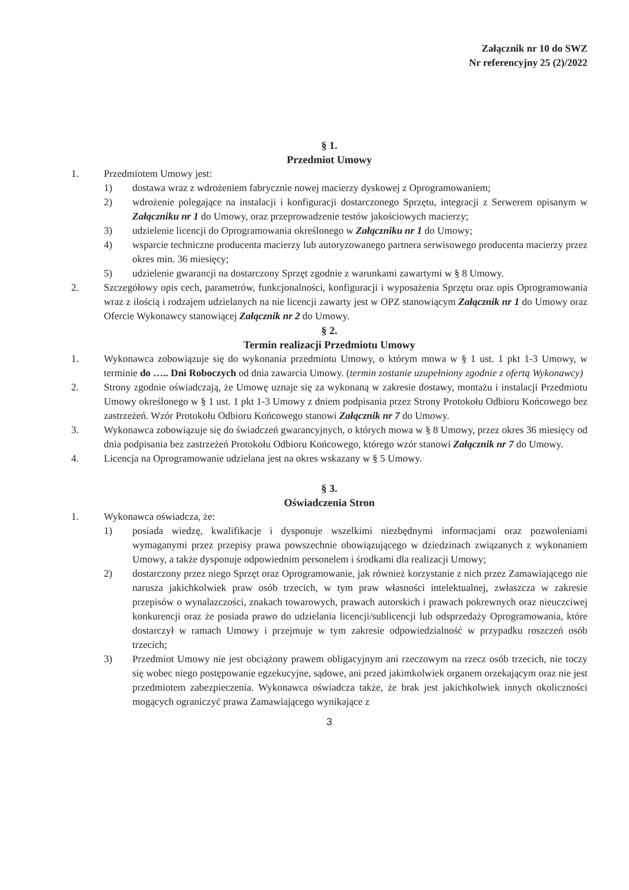Załącznik nr 10 do SWZ
Nr referencyjny 25 (2)/2022
§ 1.
Przedmiot Umowy
1. Przedmiotem Umowy jest:
1) dostawa wraz z wdrożeniem fabrycznie nowej macierzy dyskowej z Oprogramowaniem;
2) wdrożenie polegające na instalacji i konfiguracji dostarczonego Sprzętu, integracji z Serwerem opisanym w Załączniku nr 1 do Umowy, oraz przeprowadzenie testów jakościowych macierzy;
3) udzielenie licencji do Oprogramowania określonego w Załączniku nr 1 do Umowy;
4) wsparcie techniczne producenta macierzy lub autoryzowanego partnera serwisowego producenta macierzy przez okres min. 36 miesięcy;
5) udzielenie gwarancji na dostarczony Sprzęt zgodnie z warunkami zawartymi w § 8 Umowy.
2. Szczegółowy opis cech, parametrów, funkcjonalności, konfiguracji i wyposażenia Sprzętu oraz opis Oprogramowania wraz z ilością i rodzajem udzielanych na nie licencji zawarty jest w OPZ stanowiącym Załącznik nr 1 do Umowy oraz Ofercie Wykonawcy stanowiącej Załącznik nr 2 do Umowy.
§ 2.
Termin realizacji Przedmiotu Umowy
1. Wykonawca zobowiązuje się do wykonania przedmiotu Umowy, o którym mowa w § 1 ust. 1 pkt 1-3 Umowy, w terminie do ….. Dni Roboczych od dnia zawarcia Umowy. (termin zostanie uzupełniony zgodnie z ofertą Wykonawcy)
2. Strony zgodnie oświadczają, że Umowę uznaje się za wykonaną w zakresie dostawy, montażu i instalacji Przedmiotu Umowy określonego w § 1 ust. 1 pkt 1-3 Umowy z dniem podpisania przez Strony Protokołu Odbioru Końcowego bez zastrzeżeń. Wzór Protokołu Odbioru Końcowego stanowi Załącznik nr 7 do Umowy.
3. Wykonawca zobowiązuje się do świadczeń gwarancyjnych, o których mowa w § 8 Umowy, przez okres 36 miesięcy od dnia podpisania bez zastrzeżeń Protokołu Odbioru Końcowego, którego wzór stanowi Załącznik nr 7 do Umowy.
4. Licencja na Oprogramowanie udzielana jest na okres wskazany w § 5 Umowy.
§ 3.
Oświadczenia Stron
1. Wykonawca oświadcza, że:
1) posiada wiedzę, kwalifikacje i dysponuje wszelkimi niezbędnymi informacjami oraz pozwoleniami wymaganymi przez przepisy prawa powszechnie obowiązującego w dziedzinach związanych z wykonaniem Umowy, a także dysponuje odpowiednim personelem i środkami dla realizacji Umowy;
2) dostarczony przez niego Sprzęt oraz Oprogramowanie, jak również korzystanie z nich przez Zamawiającego nie narusza jakichkolwiek praw osób trzecich, w tym praw własności intelektualnej, zwłaszcza w zakresie przepisów o wynalazczości, znakach towarowych, prawach autorskich i prawach pokrewnych oraz nieuczciwej konkurencji oraz że posiada prawo do udzielania licencji/sublicencji lub odsprzedaży Oprogramowania, które dostarczył w ramach Umowy i przejmuje w tym zakresie odpowiedzialność w przypadku roszczeń osób trzecich;
3) Przedmiot Umowy nie jest obciążony prawem obligacyjnym ani rzeczowym na rzecz osób trzecich, nie toczy się wobec niego postępowanie egzekucyjne, sądowe, ani przed jakimkolwiek organem orzekającym oraz nie jest przedmiotem zabezpieczenia. Wykonawca oświadcza także, że brak jest jakichkolwiek innych okoliczności mogących ograniczyć prawa Zamawiającego wynikające z
3